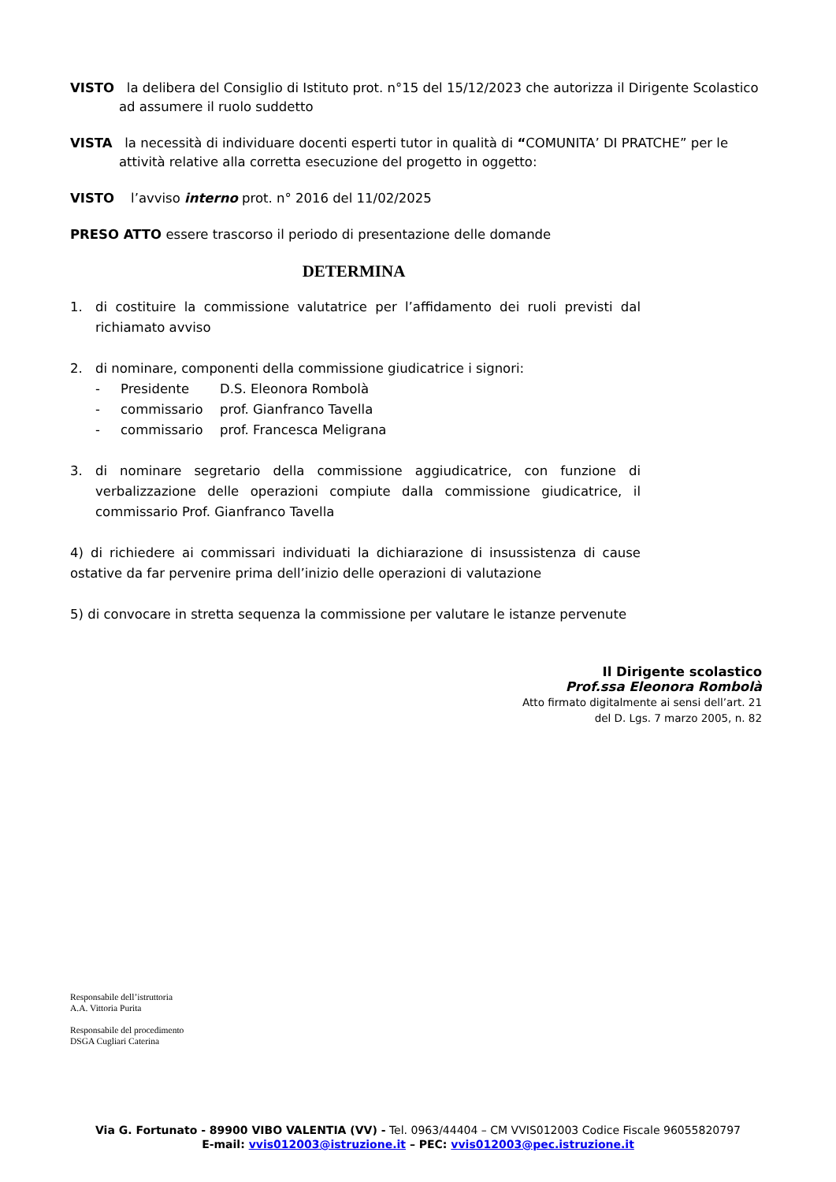VISTO la delibera del Consiglio di Istituto prot. n°15 del 15/12/2023 che autorizza il Dirigente Scolastico ad assumere il ruolo suddetto
VISTA la necessità di individuare docenti esperti tutor in qualità di “COMUNITA’ DI PRATCHE” per le attività relative alla corretta esecuzione del progetto in oggetto:
VISTO l’avviso interno prot. n° 2016 del 11/02/2025
PRESO ATTO essere trascorso il periodo di presentazione delle domande
DETERMINA
1. di costituire la commissione valutatrice per l’affidamento dei ruoli previsti dal richiamato avviso
2. di nominare, componenti della commissione giudicatrice i signori:
- Presidente D.S. Eleonora Rombolà
- commissario prof. Gianfranco Tavella
- commissario prof. Francesca Meligrana
3. di nominare segretario della commissione aggiudicatrice, con funzione di verbalizzazione delle operazioni compiute dalla commissione giudicatrice, il commissario Prof. Gianfranco Tavella
4) di richiedere ai commissari individuati la dichiarazione di insussistenza di cause ostative da far pervenire prima dell’inizio delle operazioni di valutazione
5) di convocare in stretta sequenza la commissione per valutare le istanze pervenute
Il Dirigente scolastico
Prof.ssa Eleonora Rombolà
Atto firmato digitalmente ai sensi dell’art. 21
del D. Lgs. 7 marzo 2005, n. 82
Responsabile dell’istruttoria
A.A. Vittoria Purita
Responsabile del procedimento
DSGA Cugliari Caterina
Via G. Fortunato - 89900 VIBO VALENTIA (VV) - Tel. 0963/44404 – CM VVIS012003 Codice Fiscale 96055820797
E-mail: vvis012003@istruzione.it – PEC: vvis012003@pec.istruzione.it